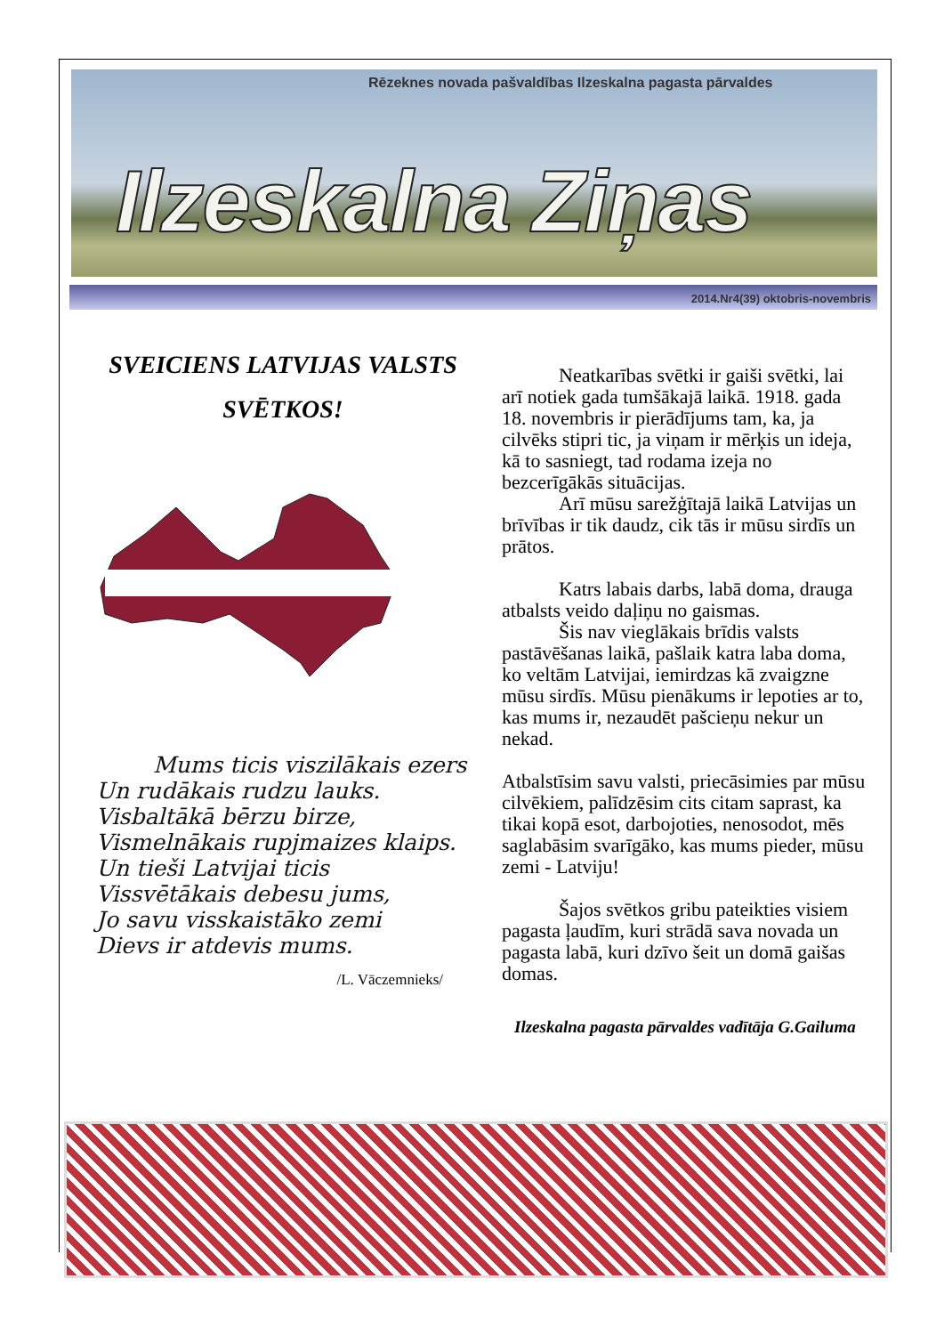Rēzeknes novada pašvaldības Ilzeskalna pagasta pārvaldes
Ilzeskalna Ziņas
2014.Nr4(39) oktobris-novembris
SVEICIENS LATVIJAS VALSTS
SVĒTKOS!
Mums ticis viszilākais ezers
Un rudākais rudzu lauks.
Visbaltākā bērzu birze,
Vismelnākais rupjmaizes klaips.
Un tieši Latvijai ticis
Vissvētākais debesu jums,
Jo savu visskaistāko zemi
Dievs ir atdevis mums.
/L. Vāczemnieks/
Neatkarības svētki ir gaiši svētki, lai arī notiek gada tumšākajā laikā. 1918. gada 18. novembris ir pierādījums tam, ka, ja cilvēks stipri tic, ja viņam ir mērķis un ideja, kā to sasniegt, tad rodama izeja no bezcerīgākās situācijas.
Arī mūsu sarežģītajā laikā Latvijas un brīvības ir tik daudz, cik tās ir mūsu sirdīs un prātos.
Katrs labais darbs, labā doma, drauga atbalsts veido daļiņu no gaismas.
Šis nav vieglākais brīdis valsts pastāvēšanas laikā, pašlaik katra laba doma, ko veltām Latvijai, iemirdzas kā zvaigzne mūsu sirdīs. Mūsu pienākums ir lepoties ar to, kas mums ir, nezaudēt pašcieņu nekur un nekad.
Atbalstīsim savu valsti, priecāsimies par mūsu cilvēkiem, palīdzēsim cits citam saprast, ka tikai kopā esot, darbojoties, nenosodot, mēs saglabāsim svarīgāko, kas mums pieder, mūsu zemi - Latviju!
Šajos svētkos gribu pateikties visiem pagasta ļaudīm, kuri strādā sava novada un pagasta labā, kuri dzīvo šeit un domā gaišas domas.
Ilzeskalna pagasta pārvaldes vadītāja G.Gailuma